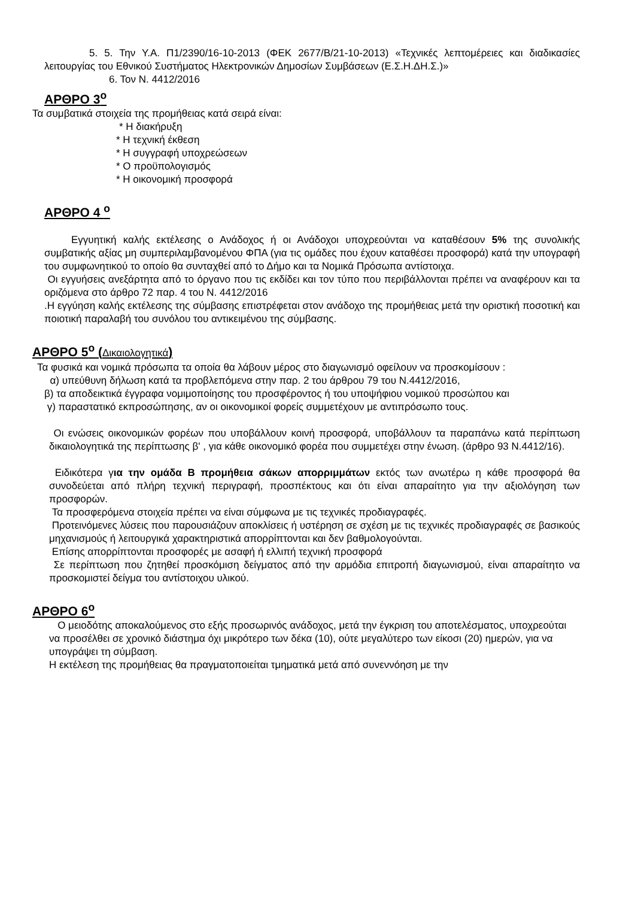5. 5. Την Υ.Α. Π1/2390/16-10-2013 (ΦΕΚ 2677/Β/21-10-2013) «Τεχνικές λεπτομέρειες και διαδικασίες λειτουργίας του Εθνικού Συστήματος Ηλεκτρονικών Δημοσίων Συμβάσεων (Ε.Σ.Η.ΔΗ.Σ.)»
6. Τον Ν. 4412/2016
ΑΡΘΡΟ 3<sup>ο</sup>
Τα συμβατικά στοιχεία της προμήθειας κατά σειρά είναι:
* Η διακήρυξη
* Η τεχνική έκθεση
* Η συγγραφή υποχρεώσεων
* Ο προϋπολογισμός
* Η οικονομική προσφορά
ΑΡΘΡΟ 4 <sup>ο</sup>
Εγγυητική καλής εκτέλεσης ο Ανάδοχος ή οι Ανάδοχοι υποχρεούνται να καταθέσουν 5% της συνολικής συμβατικής αξίας μη συμπεριλαμβανομένου ΦΠΑ (για τις ομάδες που έχουν καταθέσει προσφορά) κατά την υπογραφή του συμφωνητικού το οποίο θα συνταχθεί από το Δήμο και τα Νομικά Πρόσωπα αντίστοιχα.
Οι εγγυήσεις ανεξάρτητα από το όργανο που τις εκδίδει και τον τύπο που περιβάλλονται πρέπει να αναφέρουν και τα οριζόμενα στο άρθρο 72 παρ. 4 του Ν. 4412/2016
.Η εγγύηση καλής εκτέλεσης της σύμβασης επιστρέφεται στον ανάδοχο της προμήθειας μετά την οριστική ποσοτική και ποιοτική παραλαβή του συνόλου του αντικειμένου της σύμβασης.
ΑΡΘΡΟ 5<sup>ο</sup> (Δικαιολογητικά)
Τα φυσικά και νομικά πρόσωπα τα οποία θα λάβουν μέρος στο διαγωνισμό οφείλουν να προσκομίσουν :
α) υπεύθυνη δήλωση κατά τα προβλεπόμενα στην παρ. 2 του άρθρου 79 του Ν.4412/2016,
β) τα αποδεικτικά έγγραφα νομιμοποίησης του προσφέροντος ή του υποψήφιου νομικού προσώπου και
γ) παραστατικό εκπροσώπησης, αν οι οικονομικοί φορείς συμμετέχουν με αντιπρόσωπο τους.
Οι ενώσεις οικονομικών φορέων που υποβάλλουν κοινή προσφορά, υποβάλλουν τα παραπάνω κατά περίπτωση δικαιολογητικά της περίπτωσης β' , για κάθε οικονομικό φορέα που συμμετέχει στην ένωση. (άρθρο 93 Ν.4412/16).
Ειδικότερα για την ομάδα Β προμήθεια σάκων απορριμμάτων εκτός των ανωτέρω η κάθε προσφορά θα συνοδεύεται από πλήρη τεχνική περιγραφή, προσπέκτους και ότι είναι απαραίτητο για την αξιολόγηση των προσφορών.
Τα προσφερόμενα στοιχεία πρέπει να είναι σύμφωνα με τις τεχνικές προδιαγραφές.
Προτεινόμενες λύσεις που παρουσιάζουν αποκλίσεις ή υστέρηση σε σχέση με τις τεχνικές προδιαγραφές σε βασικούς μηχανισμούς ή λειτουργικά χαρακτηριστικά απορρίπτονται και δεν βαθμολογούνται.
Επίσης απορρίπτονται προσφορές με ασαφή ή ελλιπή τεχνική προσφορά
Σε περίπτωση που ζητηθεί προσκόμιση δείγματος από την αρμόδια επιτροπή διαγωνισμού, είναι απαραίτητο να προσκομιστεί δείγμα του αντίστοιχου υλικού.
ΑΡΘΡΟ 6<sup>ο</sup>
Ο μειοδότης αποκαλούμενος στο εξής προσωρινός ανάδοχος, μετά την έγκριση του αποτελέσματος, υποχρεούται να προσέλθει σε χρονικό διάστημα όχι μικρότερο των δέκα (10), ούτε μεγαλύτερο των είκοσι (20) ημερών, για να υπογράψει τη σύμβαση.
Η εκτέλεση της προμήθειας θα πραγματοποιείται τμηματικά μετά από συνεννόηση με την